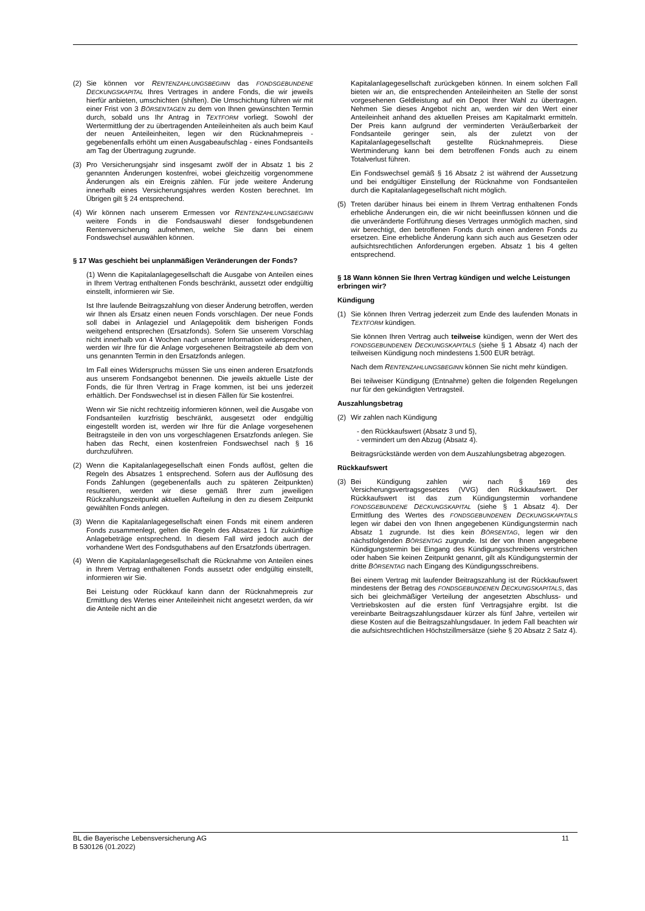(2) Sie können vor RENTENZAHLUNGSBEGINN das FONDSGEBUNDENE DECKUNGSKAPITAL Ihres Vertrages in andere Fonds, die wir jeweils hierfür anbieten, umschichten (shiften). Die Umschichtung führen wir mit einer Frist von 3 BÖRSENTAGEN zu dem von Ihnen gewünschten Termin durch, sobald uns Ihr Antrag in TEXTFORM vorliegt. Sowohl der Wertermittlung der zu übertragenden Anteileinheiten als auch beim Kauf der neuen Anteileinheiten, legen wir den Rücknahmepreis - gegebenenfalls erhöht um einen Ausgabeaufschlag - eines Fondsanteils am Tag der Übertragung zugrunde.
(3) Pro Versicherungsjahr sind insgesamt zwölf der in Absatz 1 bis 2 genannten Änderungen kostenfrei, wobei gleichzeitig vorgenommene Änderungen als ein Ereignis zählen. Für jede weitere Änderung innerhalb eines Versicherungsjahres werden Kosten berechnet. Im Übrigen gilt § 24 entsprechend.
(4) Wir können nach unserem Ermessen vor RENTENZAHLUNGSBEGINN weitere Fonds in die Fondsauswahl dieser fondsgebundenen Rentenversicherung aufnehmen, welche Sie dann bei einem Fondswechsel auswählen können.
§ 17 Was geschieht bei unplanmäßigen Veränderungen der Fonds?
(1) Wenn die Kapitalanlagegesellschaft die Ausgabe von Anteilen eines in Ihrem Vertrag enthaltenen Fonds beschränkt, aussetzt oder endgültig einstellt, informieren wir Sie.
Ist Ihre laufende Beitragszahlung von dieser Änderung betroffen, werden wir Ihnen als Ersatz einen neuen Fonds vorschlagen. Der neue Fonds soll dabei in Anlageziel und Anlagepolitik dem bisherigen Fonds weitgehend entsprechen (Ersatzfonds). Sofern Sie unserem Vorschlag nicht innerhalb von 4 Wochen nach unserer Information widersprechen, werden wir Ihre für die Anlage vorgesehenen Beitragsteile ab dem von uns genannten Termin in den Ersatzfonds anlegen.
Im Fall eines Widerspruchs müssen Sie uns einen anderen Ersatzfonds aus unserem Fondsangebot benennen. Die jeweils aktuelle Liste der Fonds, die für Ihren Vertrag in Frage kommen, ist bei uns jederzeit erhältlich. Der Fondswechsel ist in diesen Fällen für Sie kostenfrei.
Wenn wir Sie nicht rechtzeitig informieren können, weil die Ausgabe von Fondsanteilen kurzfristig beschränkt, ausgesetzt oder endgültig eingestellt worden ist, werden wir Ihre für die Anlage vorgesehenen Beitragsteile in den von uns vorgeschlagenen Ersatzfonds anlegen. Sie haben das Recht, einen kostenfreien Fondswechsel nach § 16 durchzuführen.
(2) Wenn die Kapitalanlagegesellschaft einen Fonds auflöst, gelten die Regeln des Absatzes 1 entsprechend. Sofern aus der Auflösung des Fonds Zahlungen (gegebenenfalls auch zu späteren Zeitpunkten) resultieren, werden wir diese gemäß Ihrer zum jeweiligen Rückzahlungszeitpunkt aktuellen Aufteilung in den zu diesem Zeitpunkt gewählten Fonds anlegen.
(3) Wenn die Kapitalanlagegesellschaft einen Fonds mit einem anderen Fonds zusammenlegt, gelten die Regeln des Absatzes 1 für zukünftige Anlagebeträge entsprechend. In diesem Fall wird jedoch auch der vorhandene Wert des Fondsguthabens auf den Ersatzfonds übertragen.
(4) Wenn die Kapitalanlagegesellschaft die Rücknahme von Anteilen eines in Ihrem Vertrag enthaltenen Fonds aussetzt oder endgültig einstellt, informieren wir Sie.
Bei Leistung oder Rückkauf kann dann der Rücknahmepreis zur Ermittlung des Wertes einer Anteileinheit nicht angesetzt werden, da wir die Anteile nicht an die
Kapitalanlagegesellschaft zurückgeben können. In einem solchen Fall bieten wir an, die entsprechenden Anteileinheiten an Stelle der sonst vorgesehenen Geldleistung auf ein Depot Ihrer Wahl zu übertragen. Nehmen Sie dieses Angebot nicht an, werden wir den Wert einer Anteileinheit anhand des aktuellen Preises am Kapitalmarkt ermitteln. Der Preis kann aufgrund der verminderten Veräußerbarkeit der Fondsanteile geringer sein, als der zuletzt von der Kapitalanlagegesellschaft gestellte Rücknahmepreis. Diese Wertminderung kann bei dem betroffenen Fonds auch zu einem Totalverlust führen.
Ein Fondswechsel gemäß § 16 Absatz 2 ist während der Aussetzung und bei endgültiger Einstellung der Rücknahme von Fondsanteilen durch die Kapitalanlagegesellschaft nicht möglich.
(5) Treten darüber hinaus bei einem in Ihrem Vertrag enthaltenen Fonds erhebliche Änderungen ein, die wir nicht beeinflussen können und die die unveränderte Fortführung dieses Vertrages unmöglich machen, sind wir berechtigt, den betroffenen Fonds durch einen anderen Fonds zu ersetzen. Eine erhebliche Änderung kann sich auch aus Gesetzen oder aufsichtsrechtlichen Anforderungen ergeben. Absatz 1 bis 4 gelten entsprechend.
§ 18 Wann können Sie Ihren Vertrag kündigen und welche Leistungen erbringen wir?
Kündigung
(1) Sie können Ihren Vertrag jederzeit zum Ende des laufenden Monats in TEXTFORM kündigen.
Sie können Ihren Vertrag auch teilweise kündigen, wenn der Wert des FONDSGEBUNDENEN DECKUNGSKAPITALS (siehe § 1 Absatz 4) nach der teilweisen Kündigung noch mindestens 1.500 EUR beträgt.
Nach dem RENTENZAHLUNGSBEGINN können Sie nicht mehr kündigen.
Bei teilweiser Kündigung (Entnahme) gelten die folgenden Regelungen nur für den gekündigten Vertragsteil.
Auszahlungsbetrag
(2) Wir zahlen nach Kündigung
- den Rückkaufswert (Absatz 3 und 5),
- vermindert um den Abzug (Absatz 4).
Beitragsrückstände werden von dem Auszahlungsbetrag abgezogen.
Rückkaufswert
(3) Bei Kündigung zahlen wir nach § 169 des Versicherungsvertragsgesetzes (VVG) den Rückkaufswert. Der Rückkaufswert ist das zum Kündigungstermin vorhandene FONDSGEBUNDENE DECKUNGSKAPITAL (siehe § 1 Absatz 4). Der Ermittlung des Wertes des FONDSGEBUNDENEN DECKUNGSKAPITALS legen wir dabei den von Ihnen angegebenen Kündigungstermin nach Absatz 1 zugrunde. Ist dies kein BÖRSENTAG, legen wir den nächstfolgenden BÖRSENTAG zugrunde. Ist der von Ihnen angegebene Kündigungstermin bei Eingang des Kündigungsschreibens verstrichen oder haben Sie keinen Zeitpunkt genannt, gilt als Kündigungstermin der dritte BÖRSENTAG nach Eingang des Kündigungsschreibens.
Bei einem Vertrag mit laufender Beitragszahlung ist der Rückkaufswert mindestens der Betrag des FONDSGEBUNDENEN DECKUNGSKAPITALS, das sich bei gleichmäßiger Verteilung der angesetzten Abschluss- und Vertriebskosten auf die ersten fünf Vertragsjahre ergibt. Ist die vereinbarte Beitragszahlungsdauer kürzer als fünf Jahre, verteilen wir diese Kosten auf die Beitragszahlungsdauer. In jedem Fall beachten wir die aufsichtsrechtlichen Höchstzillmersätze (siehe § 20 Absatz 2 Satz 4).
BL die Bayerische Lebensversicherung AG
B 530126 (01.2022)
11